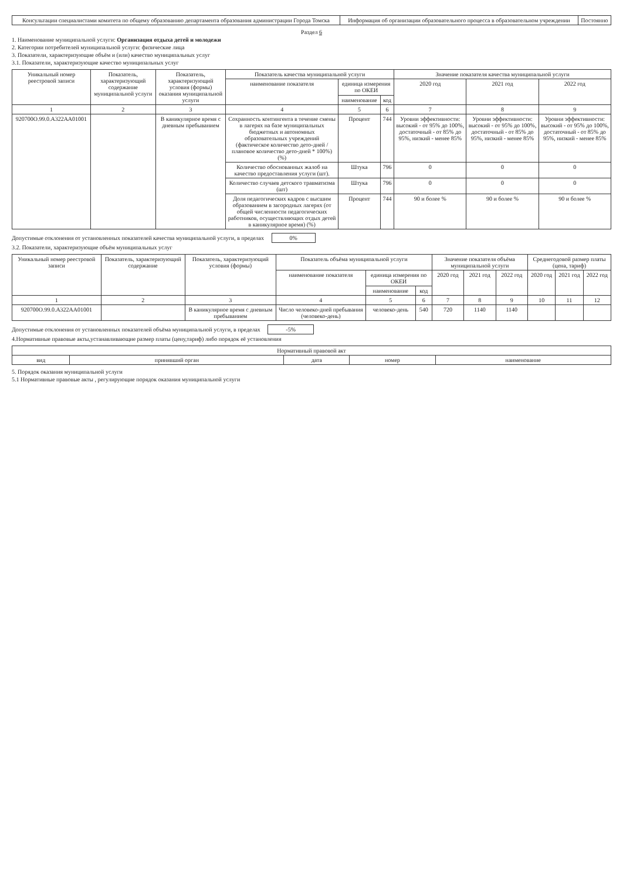| Консультации специалистами комитета по общему образованию департамента образования администрации Города Томска | Информация об организации образовательного процесса в образовательном учреждении | Постоянно |
Раздел 6
1. Наименование муниципальной услуги: Организация отдыха детей и молодежи
2. Категории потребителей муниципальной услуги: физические лица
3. Показатели, характеризующие объём и (или) качество муниципальных услуг
3.1. Показатели, характеризующие качество муниципальных услуг
| Уникальный номер реестровой записи | Показатель, характеризующий содержание муниципальной услуги | Показатель, характеризующий условия (формы) оказания муниципальной услуги | Показатель качества муниципальной услуги | | | Значение показателя качества муниципальной услуги | | |
| --- | --- | --- | --- | --- | --- | --- | --- | --- |
| | | | наименование показателя | единица измерения по ОКЕИ | | 2020 год | 2021 год | 2022 год |
| | | | | наименование | код | | | |
| 1 | 2 | 3 | 4 | 5 | 6 | 7 | 8 | 9 |
| 920700О.99.0.А322АА01001 | | В каникулярное время с дневным пребыванием | Сохранность контингента в течение смены в лагерях на базе муниципальных бюджетных и автономных образовательных учреждений (фактическое количество дето-дней / плановое количество дето-дней * 100%) (%) | Процент | 744 | Уровни эффективности: высокий - от 95% до 100%, достаточный - от 85% до 95%, низкий - менее 85% | Уровни эффективности: высокий - от 95% до 100%, достаточный - от 85% до 95%, низкий - менее 85% | Уровни эффективности: высокий - от 95% до 100%, достаточный - от 85% до 95%, низкий - менее 85% |
| | | | Количество обоснованных жалоб на качество предоставления услуги (шт). | Штука | 796 | 0 | 0 | 0 |
| | | | Количество случаев детского травматизма (шт) | Штука | 796 | 0 | 0 | 0 |
| | | | Доля педагогических кадров с высшим образованием в загородных лагерях (от общей численности педагогических работников, осуществляющих отдых детей в каникулярное время) (%) | Процент | 744 | 90 и более % | 90 и более % | 90 и более % |
Допустимые отклонения от установленных показателей качества муниципальной услуги, в пределах 0%
3.2. Показатели, характеризующие объём муниципальных услуг
| Уникальный номер реестровой записи | Показатель, характеризующий содержание | Показатель, характеризующий условия (формы) | Показатель объёма муниципальной услуги | | | Значение показателя объёма муниципальной услуги | | | Среднегодовой размер платы (цена, тариф) | | |
| --- | --- | --- | --- | --- | --- | --- | --- | --- | --- | --- | --- |
| | | | наименование показателя | единица измерения по ОКЕИ | | 2020 год | 2021 год | 2022 год | 2020 год | 2021 год | 2022 год |
| | | | | наименование | код | | | | | | |
| 1 | 2 | 3 | 4 | 5 | 6 | 7 | 8 | 9 | 10 | 11 | 12 |
| 920700О.99.0.А322АА01001 | | В каникулярное время с дневным пребыванием | Число человеко-дней пребывания (человеко-день) | человеко-день | 540 | 720 | 1140 | 1140 | | | |
Допустимые отклонения от установленных показателей объёма муниципальной услуги, в пределах -5%
4.Нормативные правовые акты,устанавливающие размер платы (цену,тариф) либо порядок её установления
| Нормативный правовой акт | | | | |
| --- | --- | --- | --- | --- |
| вид | принявший орган | дата | номер | наименование |
5. Порядок оказания муниципальной услуги
5.1 Нормативные правовые акты , регулирующие порядок оказания муниципальной услуги